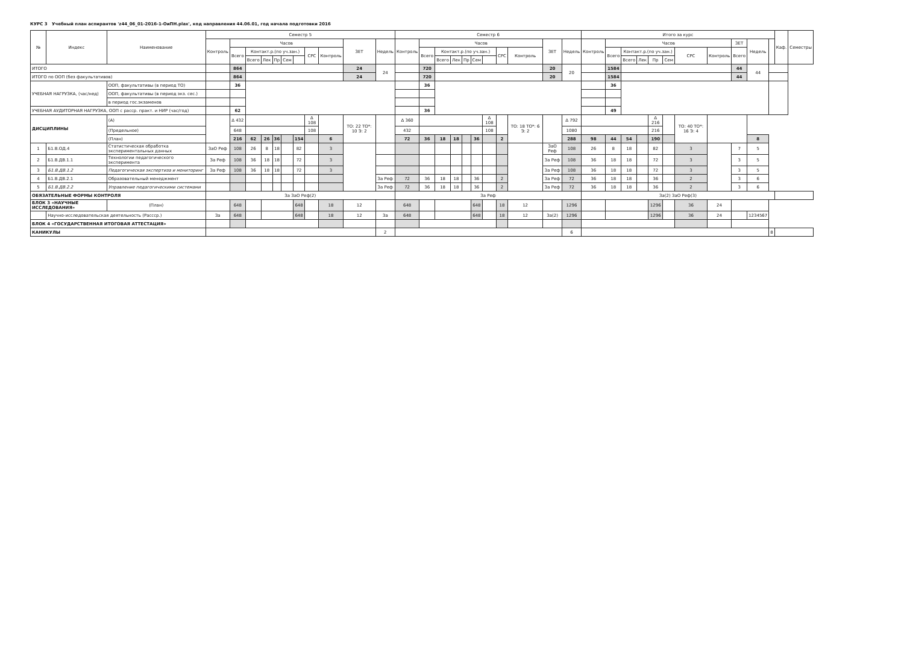КУРС 3 Учебный план аспирантов 'z44_06_01-2016-1-ОиПН.plax', код направления 44.06.01, год начала подготовки 2016
| № | Индекс | Наименование | | Семестр 5 | | | | | | | | | | | Семестр 6 | | | | | | | | | | | Итого за курс | | | | | | | | | | | Каф. | Семестры |
| --- | --- | --- | --- | --- | --- | --- | --- | --- | --- | --- | --- | --- | --- | --- | --- | --- | --- | --- | --- | --- | --- | --- | --- | --- | --- | --- | --- | --- | --- | --- | --- | --- | --- | --- | --- | --- | --- | --- |
| | | | | Контроль | Часов | | | | | | | | ЗЕТ | Недель | Контроль | Часов | | | | | | | | ЗЕТ | Недель | Контроль | Часов | | | | | | | ЗЕТ | Недель | | | |
| | | | | | Всего | Контакт.р.(по уч.зан.) | | | | | СРС | Контроль | | | | Всего | Контакт.р.(по уч.зан.) | | | | | СРС | Контроль | | | | Всего | Контакт.р.(по уч.зан.) | | | | СРС | Контроль | Всего | | | | |
| | | | | | | Всего | Лек | Пр | Сем | | | | | | | | Всего | Лек | Пр | Сем | | | | | | | | Всего | Лек | Пр | Сем | | | | | | | |
| ИТОГО | | | | | 864 | | | | | | | | 24 | 24 | | 720 | | | | | | | | 20 | 20 | | 1584 | | | | | | | 44 | 44 | | | |
| ИТОГО по ООП (без факультативов) | | | | | 864 | | | | | | | | 24 | | | 720 | | | | | | | | 20 | | | 1584 | | | | | | | 44 | | | | |
| УЧЕБНАЯ НАГРУЗКА, (час/нед) | | ООП, факультативы (в период ТО) | | | 36 | | | | | | | | | | | 36 | | | | | | | | | | | 36 | | | | | | | | | | | |
| | | ООП, факультативы (в период экз. сес.) | | | | | | | | | | | | | | | | | | | | | | | | | | | | | | | | | | | | |
| | | в период гос.экзаменов | | | | | | | | | | | | | | | | | | | | | | | | | | | | | | | | | | | | |
| УЧЕБНАЯ АУДИТОРНАЯ НАГРУЗКА, ООП с расср. практ. и НИР (час/год) | | | | | 62 | | | | | | | | | | | 36 | | | | | | | | | | | 49 | | | | | | | | | | | |
| ДИСЦИПЛИНЫ | | | (А) | | Δ 432 | | | | | | Δ 108 | | ТО: 22 ТО*: 10 Э: 2 | | Δ 360 | | | | | | Δ 108 | | ТО: 18 ТО*: 6 Э: 2 | | Δ 792 | | | | | Δ 216 | | ТО: 40 ТО*: 16 Э: 4 | | | | | | |
| | | | (Предельное) | | 648 | | | | | | 108 | | | | 432 | | | | | | 108 | | | | 1080 | | | | | 216 | | | | | | | | |
| | | | (План) | | 216 | 62 | 26 | 36 | | 154 | | 6 | | | 72 | 36 | 18 | 18 | | 36 | | 2 | | | 288 | 98 | 44 | 54 | | 190 | | | | | 8 | | | |
| 1 | Б1.В.ОД.4 | Статистическая обработка экспериментальных данных | | ЗаО Реф | 108 | 26 | 8 | 18 | | 82 | | 3 | | | | | | | | | | | | ЗаО Реф | 108 | 26 | 8 | 18 | | 82 | | 3 | | 7 | 5 | | | |
| 2 | Б1.В.ДВ.1.1 | Технологии педагогического эксперимента | | За Реф | 108 | 36 | 18 | 18 | | 72 | | 3 | | | | | | | | | | | | За Реф | 108 | 36 | 18 | 18 | | 72 | | 3 | | 3 | 5 | | | |
| 3 | Б1.В.ДВ.1.2 | Педагогическая экспертиза и мониторинг | | За Реф | 108 | 36 | 18 | 18 | | 72 | | 3 | | | | | | | | | | | | За Реф | 108 | 36 | 18 | 18 | | 72 | | 3 | | 3 | 5 | | | |
| 4 | Б1.В.ДВ.2.1 | Образовательный менеджмент | | | | | | | | | | | | За Реф | 72 | 36 | 18 | 18 | | 36 | | 2 | | За Реф | 72 | 36 | 18 | 18 | | 36 | | 2 | | 3 | 6 | | | |
| 5 | Б1.В.ДВ.2.2 | Управление педагогическими системами | | | | | | | | | | | | За Реф | 72 | 36 | 18 | 18 | | 36 | | 2 | | За Реф | 72 | 36 | 18 | 18 | | 36 | | 2 | | 3 | 6 | | | |
| ОБЯЗАТЕЛЬНЫЕ ФОРМЫ КОНТРОЛЯ | | | | За ЗаО Реф(2) | | | | | | | | | | | За Реф | | | | | | | | | | | За(2) ЗаО Реф(3) | | | | | | | | | | | | |
| БЛОК 3 «НАУЧНЫЕ ИССЛЕДОВАНИЯ» | | | (План) | | 648 | | | | | 648 | | 18 | 12 | | 648 | | | | | 648 | | 18 | 12 | | 1296 | | | | | 1296 | | 36 | 24 | | | | | |
| | Научно-исследовательская деятельность (Рассср.) | | | За | 648 | | | | | 648 | | 18 | 12 | За | 648 | | | | | 648 | | 18 | 12 | За(2) | 1296 | | | | | 1296 | | 36 | 24 | | 1234567 | | | |
| БЛОК 4 «ГОСУДАРСТВЕННАЯ ИТОГОВАЯ АТТЕСТАЦИЯ» | | | | | | | | | | | | | | | | | | | | | | | | | | | | | | | | | | | | | | |
| КАНИКУЛЫ | | | | | | | | | | | | | | 2 | | | | | | | | | | | 6 | | | | | | | | | | | 8 | | |